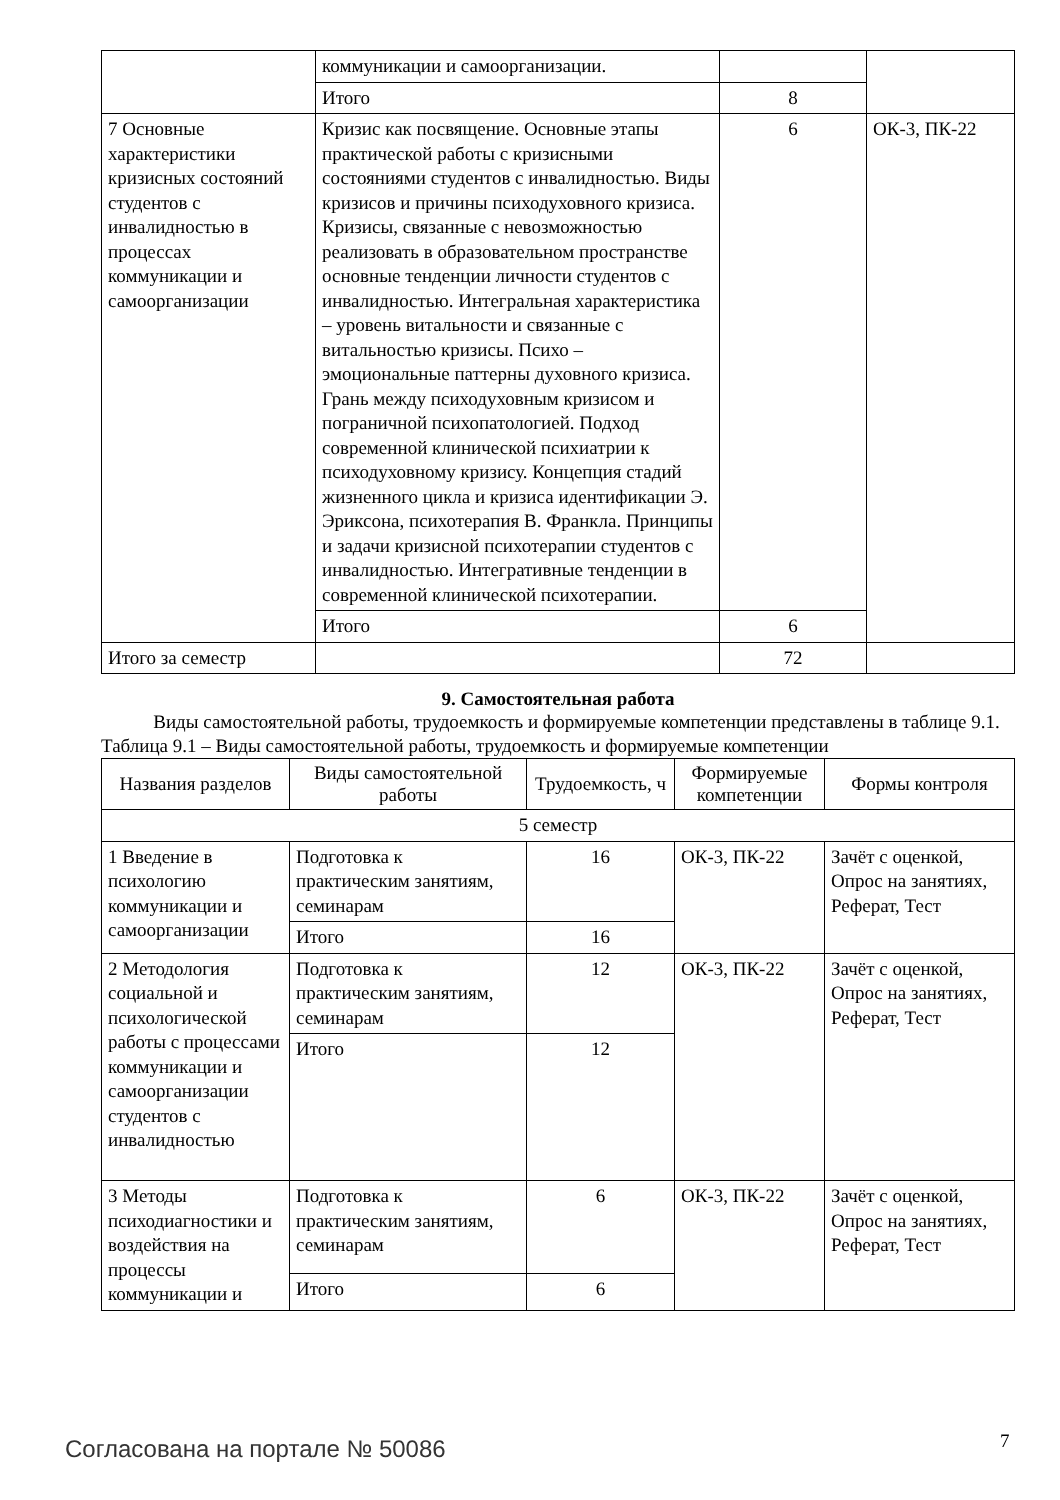| | коммуникации и самоорганизации. | | |
| | Итого | 8 | |
| 7 Основные характеристики кризисных состояний студентов с инвалидностью в процессах коммуникации и самоорганизации | Кризис как посвящение. Основные этапы практической работы с кризисными состояниями студентов с инвалидностью. Виды кризисов и причины психодуховного кризиса. Кризисы, связанные с невозможностью реализовать в образовательном пространстве основные тенденции личности студентов с инвалидностью. Интегральная характеристика – уровень витальности и связанные с витальностью кризисы. Психо – эмоциональные паттерны духовного кризиса. Грань между психодуховным кризисом и пограничной психопатологией. Подход современной клинической психиатрии к психодуховному кризису. Концепция стадий жизненного цикла и кризиса идентификации Э. Эриксона, психотерапия В. Франкла. Принципы и задачи кризисной психотерапии студентов с инвалидностью. Интегративные тенденции в современной клинической психотерапии. | 6 | ОК-3, ПК-22 |
| | Итого | 6 | |
| Итого за семестр | | 72 | |
9. Самостоятельная работа
Виды самостоятельной работы, трудоемкость и формируемые компетенции представлены в таблице 9.1.
Таблица 9.1 – Виды самостоятельной работы, трудоемкость и формируемые компетенции
| Названия разделов | Виды самостоятельной работы | Трудоемкость, ч | Формируемые компетенции | Формы контроля |
| --- | --- | --- | --- | --- |
| 5 семестр | | | | |
| 1 Введение в психологию коммуникации и самоорганизации | Подготовка к практическим занятиям, семинарам | 16 | ОК-3, ПК-22 | Зачёт с оценкой, Опрос на занятиях, Реферат, Тест |
| | Итого | 16 | | |
| 2 Методология социальной и психологической работы с процессами коммуникации и самоорганизации студентов с инвалидностью | Подготовка к практическим занятиям, семинарам | 12 | ОК-3, ПК-22 | Зачёт с оценкой, Опрос на занятиях, Реферат, Тест |
| | Итого | 12 | | |
| 3 Методы психодиагностики и воздействия на процессы коммуникации и | Подготовка к практическим занятиям, семинарам | 6 | ОК-3, ПК-22 | Зачёт с оценкой, Опрос на занятиях, Реферат, Тест |
| | Итого | 6 | | |
Согласована на портале № 50086 7